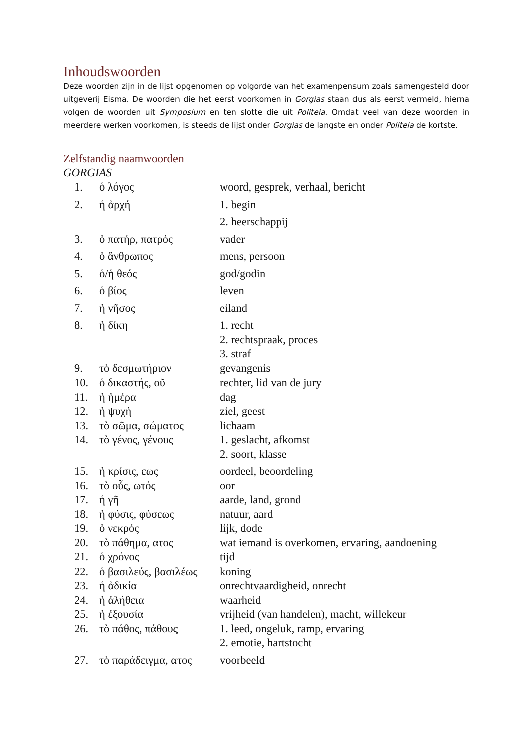Inhoudswoorden
Deze woorden zijn in de lijst opgenomen op volgorde van het examenpensum zoals samengesteld door uitgeverij Eisma. De woorden die het eerst voorkomen in Gorgias staan dus als eerst vermeld, hierna volgen de woorden uit Symposium en ten slotte die uit Politeia. Omdat veel van deze woorden in meerdere werken voorkomen, is steeds de lijst onder Gorgias de langste en onder Politeia de kortste.
Zelfstandig naamwoorden
GORGIAS
| 1. | ὁ λόγος | woord, gesprek, verhaal, bericht |
| 2. | ἡ ἀρχή | 1. begin 2. heerschappij |
| 3. | ὁ πατήρ, πατρός | vader |
| 4. | ὁ ἄνθρωπος | mens, persoon |
| 5. | ὁ/ἡ θεός | god/godin |
| 6. | ὁ βίος | leven |
| 7. | ἡ νῆσος | eiland |
| 8. | ἡ δίκη | 1. recht 2. rechtspraak, proces 3. straf |
| 9. | τὸ δεσμωτήριον | gevangenis |
| 10. | ὁ δικαστής, οῦ | rechter, lid van de jury |
| 11. | ἡ ἡμέρα | dag |
| 12. | ἡ ψυχή | ziel, geest |
| 13. | τὸ σῶμα, σώματος | lichaam |
| 14. | τὸ γένος, γένους | 1. geslacht, afkomst 2. soort, klasse |
| 15. | ἡ κρίσις, εως | oordeel, beoordeling |
| 16. | τὸ οὖς, ωτός | oor |
| 17. | ἡ γῆ | aarde, land, grond |
| 18. | ἡ φύσις, φύσεως | natuur, aard |
| 19. | ὁ νεκρός | lijk, dode |
| 20. | τὸ πάθημα, ατος | wat iemand is overkomen, ervaring, aandoening |
| 21. | ὁ χρόνος | tijd |
| 22. | ὁ βασιλεύς, βασιλέως | koning |
| 23. | ἡ ἀδικία | onrechtvaardigheid, onrecht |
| 24. | ἡ ἀλήθεια | waarheid |
| 25. | ἡ ἐξουσία | vrijheid (van handelen), macht, willekeur |
| 26. | τὸ πάθος, πάθους | 1. leed, ongeluk, ramp, ervaring 2. emotie, hartstocht |
| 27. | τὸ παράδειγμα, ατος | voorbeeld |